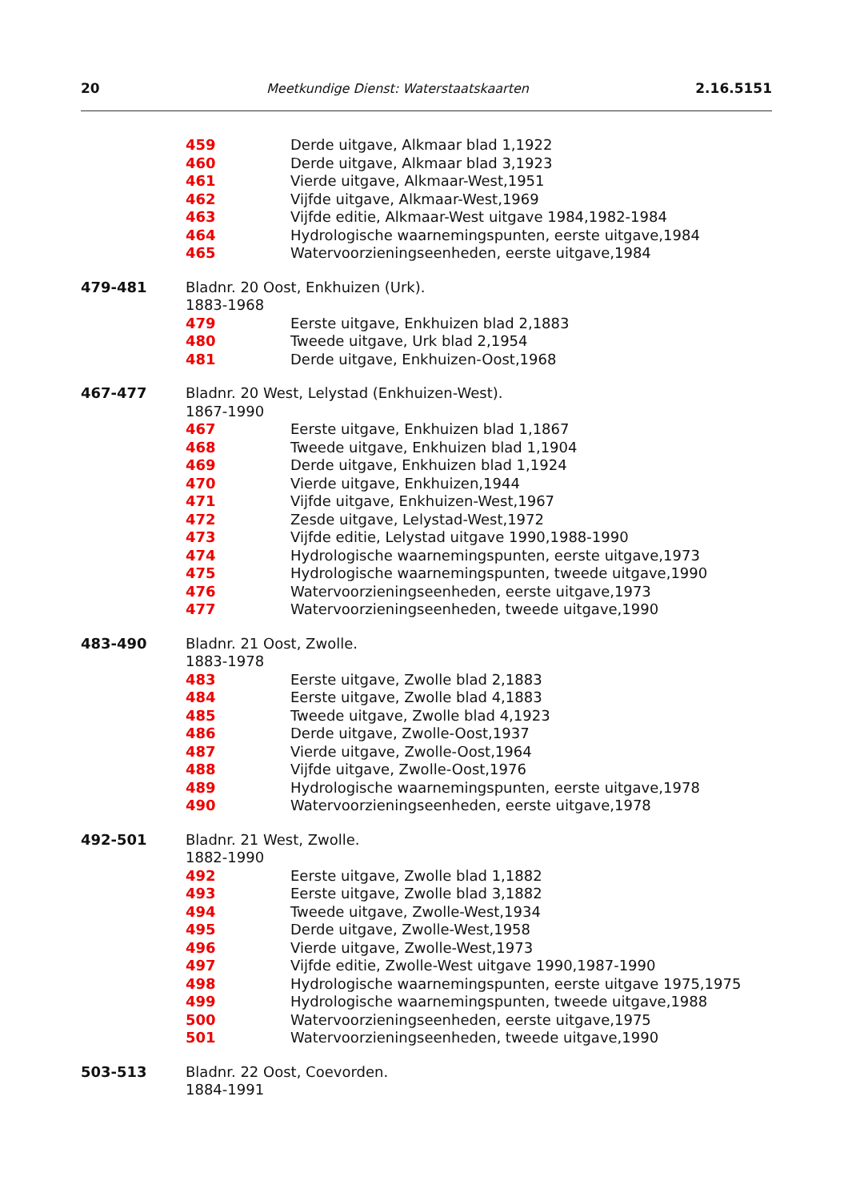20 Meetkundige Dienst: Waterstaatskaarten 2.16.5151
459 Derde uitgave, Alkmaar blad 1,1922
460 Derde uitgave, Alkmaar blad 3,1923
461 Vierde uitgave, Alkmaar-West,1951
462 Vijfde uitgave, Alkmaar-West,1969
463 Vijfde editie, Alkmaar-West uitgave 1984,1982-1984
464 Hydrologische waarnemingspunten, eerste uitgave,1984
465 Watervoorzieningseenheden, eerste uitgave,1984
479-481 Bladnr. 20 Oost, Enkhuizen (Urk).
1883-1968
479 Eerste uitgave, Enkhuizen blad 2,1883
480 Tweede uitgave, Urk blad 2,1954
481 Derde uitgave, Enkhuizen-Oost,1968
467-477 Bladnr. 20 West, Lelystad (Enkhuizen-West).
1867-1990
467 Eerste uitgave, Enkhuizen blad 1,1867
468 Tweede uitgave, Enkhuizen blad 1,1904
469 Derde uitgave, Enkhuizen blad 1,1924
470 Vierde uitgave, Enkhuizen,1944
471 Vijfde uitgave, Enkhuizen-West,1967
472 Zesde uitgave, Lelystad-West,1972
473 Vijfde editie, Lelystad uitgave 1990,1988-1990
474 Hydrologische waarnemingspunten, eerste uitgave,1973
475 Hydrologische waarnemingspunten, tweede uitgave,1990
476 Watervoorzieningseenheden, eerste uitgave,1973
477 Watervoorzieningseenheden, tweede uitgave,1990
483-490 Bladnr. 21 Oost, Zwolle.
1883-1978
483 Eerste uitgave, Zwolle blad 2,1883
484 Eerste uitgave, Zwolle blad 4,1883
485 Tweede uitgave, Zwolle blad 4,1923
486 Derde uitgave, Zwolle-Oost,1937
487 Vierde uitgave, Zwolle-Oost,1964
488 Vijfde uitgave, Zwolle-Oost,1976
489 Hydrologische waarnemingspunten, eerste uitgave,1978
490 Watervoorzieningseenheden, eerste uitgave,1978
492-501 Bladnr. 21 West, Zwolle.
1882-1990
492 Eerste uitgave, Zwolle blad 1,1882
493 Eerste uitgave, Zwolle blad 3,1882
494 Tweede uitgave, Zwolle-West,1934
495 Derde uitgave, Zwolle-West,1958
496 Vierde uitgave, Zwolle-West,1973
497 Vijfde editie, Zwolle-West uitgave 1990,1987-1990
498 Hydrologische waarnemingspunten, eerste uitgave 1975,1975
499 Hydrologische waarnemingspunten, tweede uitgave,1988
500 Watervoorzieningseenheden, eerste uitgave,1975
501 Watervoorzieningseenheden, tweede uitgave,1990
503-513 Bladnr. 22 Oost, Coevorden.
1884-1991